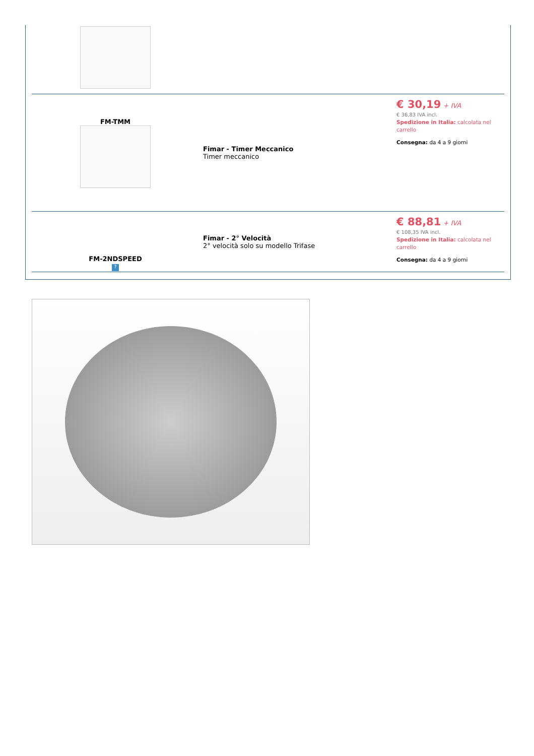| FM-TMM | Fimar - Timer Meccanico Timer meccanico | € 30,19 + IVA € 36,83 IVA incl. Spedizione in Italia: calcolata nel carrello Consegna: da 4 a 9 giorni |
| FM-2NDSPEED ? | Fimar - 2° Velocità 2° velocità solo su modello Trifase | € 88,81 + IVA € 108,35 IVA incl. Spedizione in Italia: calcolata nel carrello Consegna: da 4 a 9 giorni |